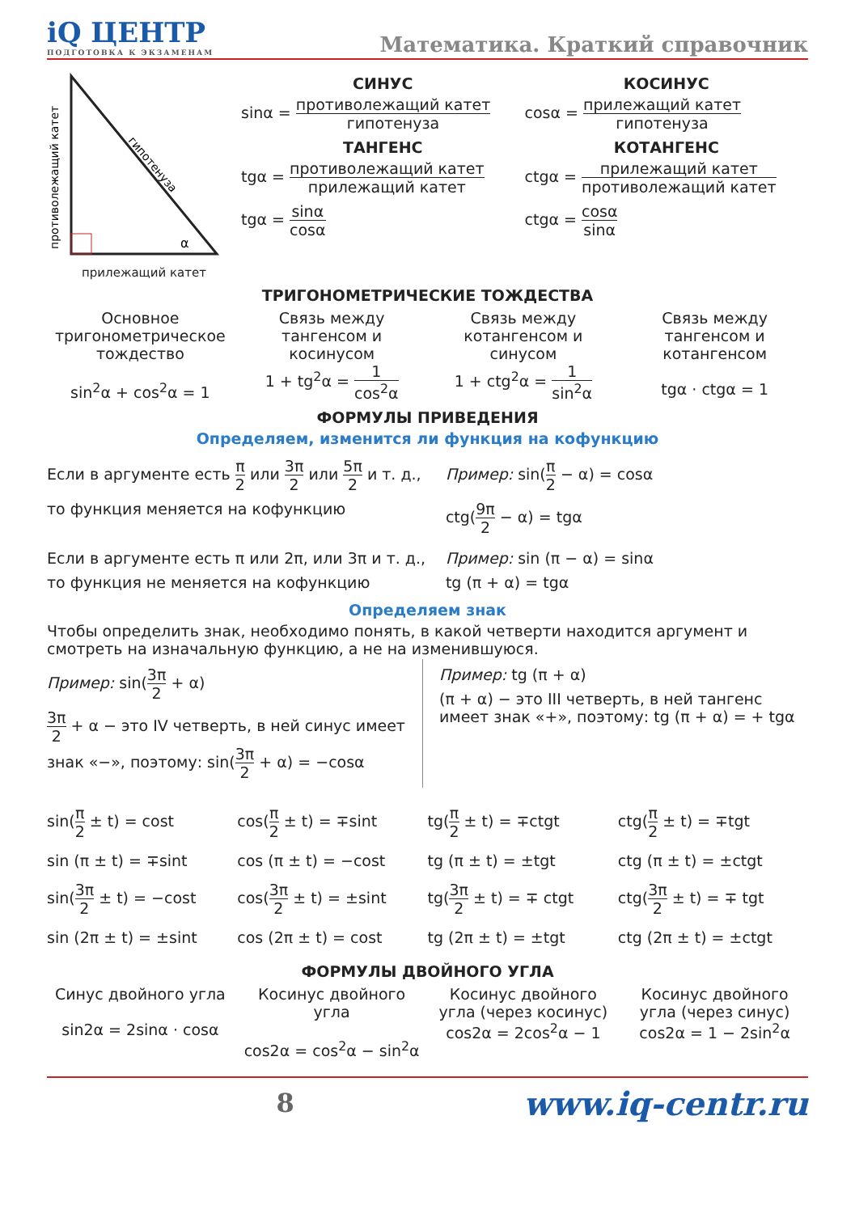iQ ЦЕНТР
ПОДГОТОВКА К ЭКЗАМЕНАМ
Математика. Краткий справочник
противолежащий катет
гипотенуза
α
прилежащий катет
СИНУС
sinα = противолежащий катет гипотенуза
КОСИНУС
cosα = прилежащий катет гипотенуза
ТАНГЕНС
tgα = противолежащий катет прилежащий катет
КОТАНГЕНС
ctgα = прилежащий катет противолежащий катет
tgα = sinα cosα ctgα = cosα sinα
ТРИГОНОМЕТРИЧЕСКИЕ ТОЖДЕСТВА
Основное тригонометрическое тождество
sin<sup>2</sup>α + cos<sup>2</sup>α = 1
Связь между тангенсом и косинусом
1 + tg<sup>2</sup>α = 1 cos<sup>2</sup>α
Связь между котангенсом и синусом
1 + ctg<sup>2</sup>α = 1 sin<sup>2</sup>α
Связь между тангенсом и котангенсом
tgα · ctgα = 1
ФОРМУЛЫ ПРИВЕДЕНИЯ
Определяем, изменится ли функция на кофункцию
Если в аргументе есть π 2 или 3π 2 или 5π 2 и т. д.,
то функция меняется на кофункцию
Пример: sin(π 2 − α) = cosα
ctg(9π 2 − α) = tgα
Если в аргументе есть π или 2π, или 3π и т. д.,
то функция не меняется на кофункцию
Пример: sin (π − α) = sinα
tg (π + α) = tgα
Определяем знак
Чтобы определить знак, необходимо понять, в какой четверти находится аргумент и смотреть на изначальную функцию, а не на изменившуюся.
Пример: sin(3π 2 + α)
3π 2 + α − это IV четверть, в ней синус имеет знак «−», поэтому: sin(3π 2 + α) = −cosα
Пример: tg (π + α)
(π + α) − это III четверть, в ней тангенс имеет знак «+», поэтому: tg (π + α) = + tgα
sin(π 2 ± t) = cost
cos(π 2 ± t) = ∓sint
tg(π 2 ± t) = ∓ctgt
ctg(π 2 ± t) = ∓tgt
sin (π ± t) = ∓sint
cos (π ± t) = −cost
tg (π ± t) = ±tgt
ctg (π ± t) = ±ctgt
sin(3π 2 ± t) = −cost
cos(3π 2 ± t) = ±sint
tg(3π 2 ± t) = ∓ ctgt
ctg(3π 2 ± t) = ∓ tgt
sin (2π ± t) = ±sint
cos (2π ± t) = cost
tg (2π ± t) = ±tgt
ctg (2π ± t) = ±ctgt
ФОРМУЛЫ ДВОЙНОГО УГЛА
Синус двойного угла
sin2α = 2sinα · cosα
Косинус двойного угла
cos2α = cos<sup>2</sup>α − sin<sup>2</sup>α
Косинус двойного угла (через косинус)
cos2α = 2cos<sup>2</sup>α − 1
Косинус двойного угла (через синус)
cos2α = 1 − 2sin<sup>2</sup>α
8 www.iq-centr.ru